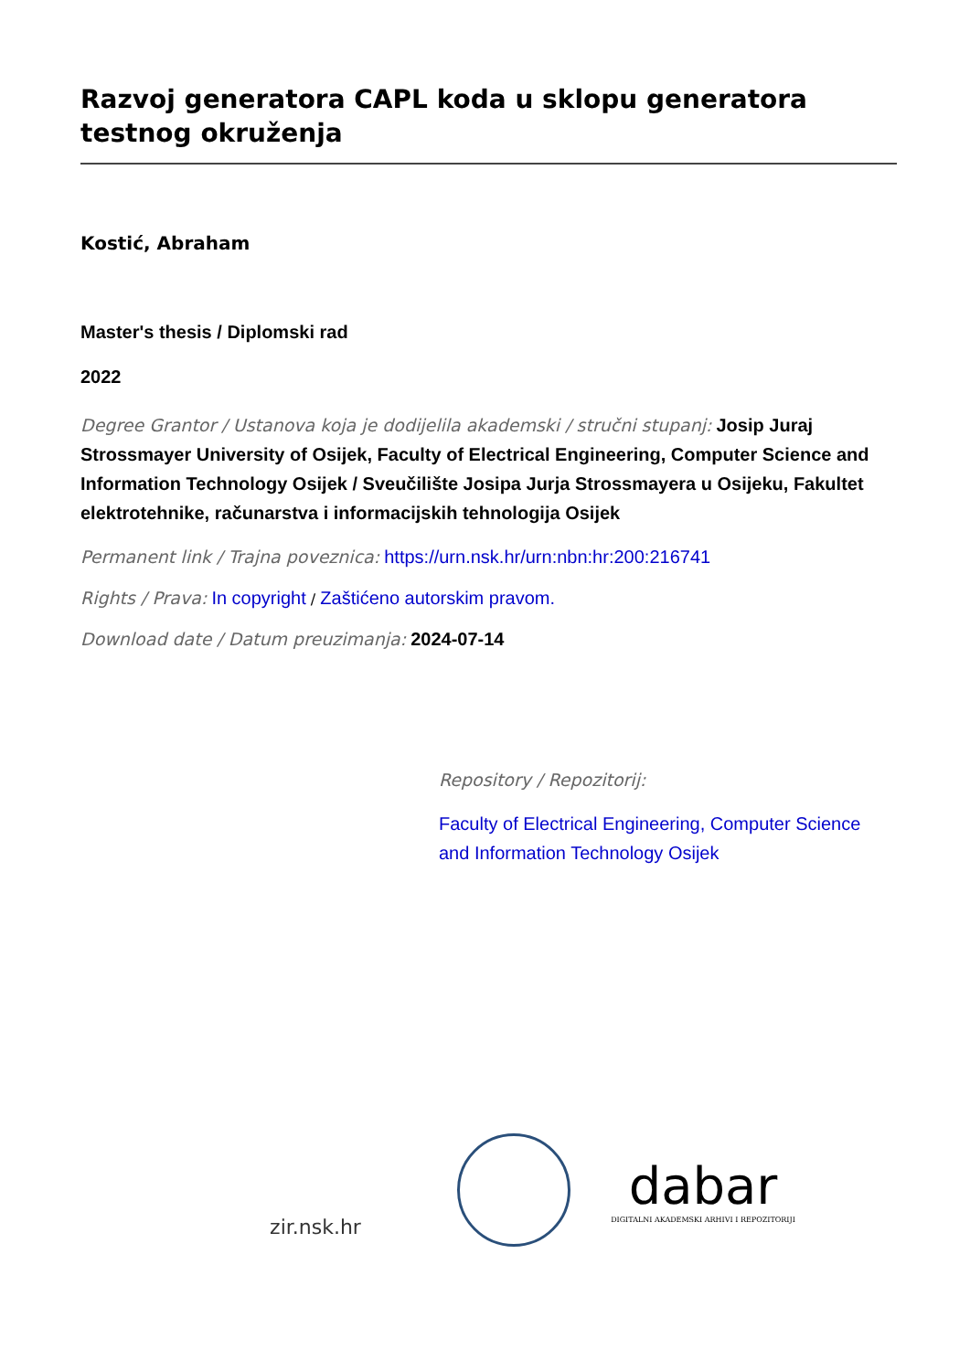Razvoj generatora CAPL koda u sklopu generatora testnog okruženja
Kostić, Abraham
Master's thesis / Diplomski rad
2022
Degree Grantor / Ustanova koja je dodijelila akademski / stručni stupanj: Josip Juraj Strossmayer University of Osijek, Faculty of Electrical Engineering, Computer Science and Information Technology Osijek / Sveučilište Josipa Jurja Strossmayera u Osijeku, Fakultet elektrotehnike, računarstva i informacijskih tehnologija Osijek
Permanent link / Trajna poveznica: https://urn.nsk.hr/urn:nbn:hr:200:216741
Rights / Prava: In copyright / Zaštićeno autorskim pravom.
Download date / Datum preuzimanja: 2024-07-14
Repository / Repozitorij:
Faculty of Electrical Engineering, Computer Science and Information Technology Osijek
zir.nsk.hr
dabar
DIGITALNI AKADEMSKI ARHIVI I REPOZITORIJI